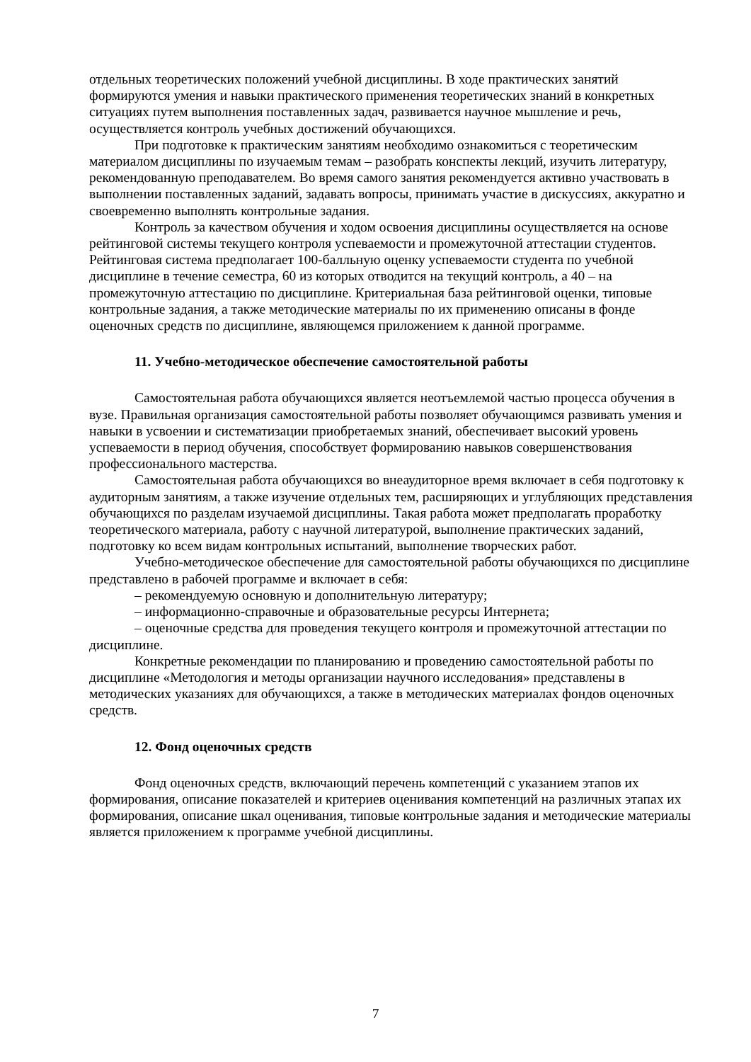отдельных теоретических положений учебной дисциплины. В ходе практических занятий формируются умения и навыки практического применения теоретических знаний в конкретных ситуациях путем выполнения поставленных задач, развивается научное мышление и речь, осуществляется контроль учебных достижений обучающихся.
При подготовке к практическим занятиям необходимо ознакомиться с теоретическим материалом дисциплины по изучаемым темам – разобрать конспекты лекций, изучить литературу, рекомендованную преподавателем. Во время самого занятия рекомендуется активно участвовать в выполнении поставленных заданий, задавать вопросы, принимать участие в дискуссиях, аккуратно и своевременно выполнять контрольные задания.
Контроль за качеством обучения и ходом освоения дисциплины осуществляется на основе рейтинговой системы текущего контроля успеваемости и промежуточной аттестации студентов. Рейтинговая система предполагает 100-балльную оценку успеваемости студента по учебной дисциплине в течение семестра, 60 из которых отводится на текущий контроль, а 40 – на промежуточную аттестацию по дисциплине. Критериальная база рейтинговой оценки, типовые контрольные задания, а также методические материалы по их применению описаны в фонде оценочных средств по дисциплине, являющемся приложением к данной программе.
11. Учебно-методическое обеспечение самостоятельной работы
Самостоятельная работа обучающихся является неотъемлемой частью процесса обучения в вузе. Правильная организация самостоятельной работы позволяет обучающимся развивать умения и навыки в усвоении и систематизации приобретаемых знаний, обеспечивает высокий уровень успеваемости в период обучения, способствует формированию навыков совершенствования профессионального мастерства.
Самостоятельная работа обучающихся во внеаудиторное время включает в себя подготовку к аудиторным занятиям, а также изучение отдельных тем, расширяющих и углубляющих представления обучающихся по разделам изучаемой дисциплины. Такая работа может предполагать проработку теоретического материала, работу с научной литературой, выполнение практических заданий, подготовку ко всем видам контрольных испытаний, выполнение творческих работ.
Учебно-методическое обеспечение для самостоятельной работы обучающихся по дисциплине представлено в рабочей программе и включает в себя:
– рекомендуемую основную и дополнительную литературу;
– информационно-справочные и образовательные ресурсы Интернета;
– оценочные средства для проведения текущего контроля и промежуточной аттестации по дисциплине.
Конкретные рекомендации по планированию и проведению самостоятельной работы по дисциплине «Методология и методы организации научного исследования» представлены в методических указаниях для обучающихся, а также в методических материалах фондов оценочных средств.
12. Фонд оценочных средств
Фонд оценочных средств, включающий перечень компетенций с указанием этапов их формирования, описание показателей и критериев оценивания компетенций на различных этапах их формирования, описание шкал оценивания, типовые контрольные задания и методические материалы является приложением к программе учебной дисциплины.
7